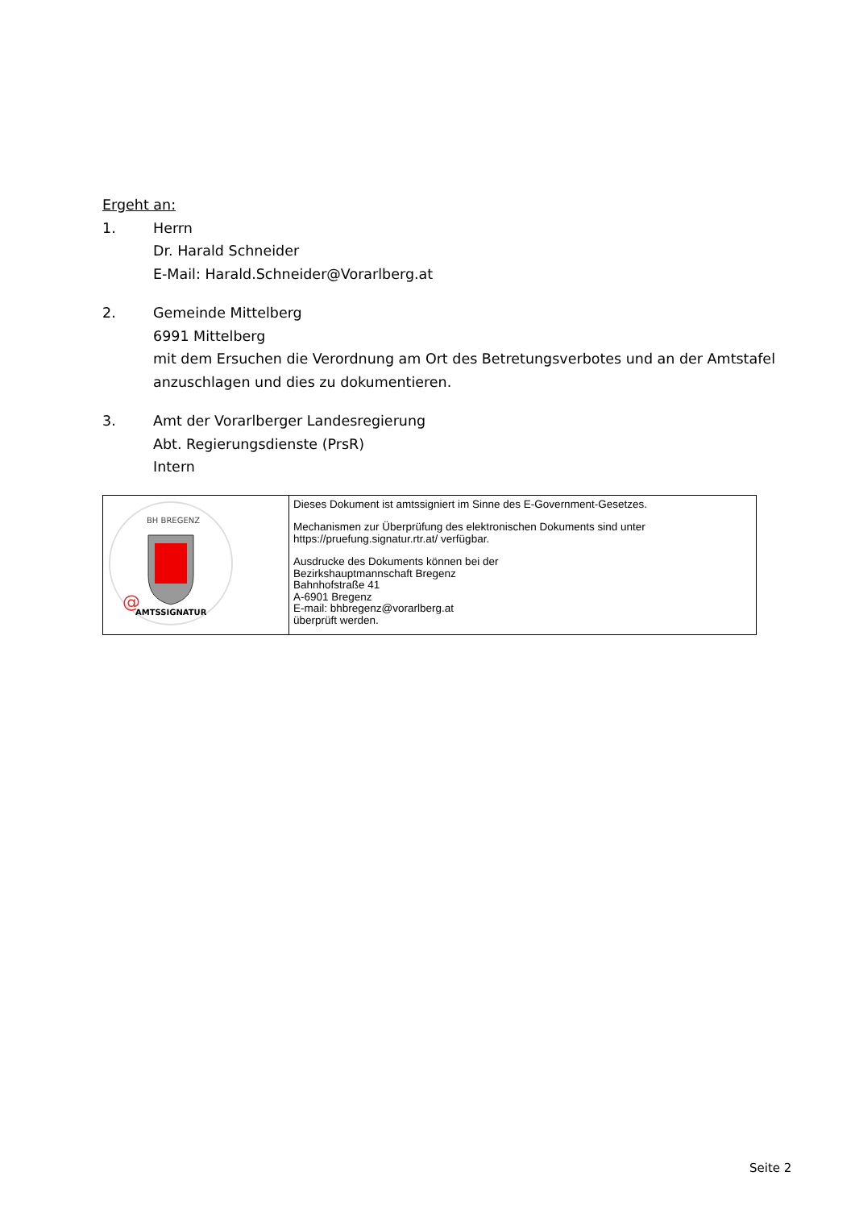Ergeht an:
1. Herrn
Dr. Harald Schneider
E-Mail: Harald.Schneider@Vorarlberg.at
2. Gemeinde Mittelberg
6991 Mittelberg
mit dem Ersuchen die Verordnung am Ort des Betretungsverbotes und an der Amtstafel anzuschlagen und dies zu dokumentieren.
3. Amt der Vorarlberger Landesregierung
Abt. Regierungsdienste (PrsR)
Intern
| BH BREGENZ AMTSSIGNATUR @ | Dieses Dokument ist amtssigniert im Sinne des E-Government-Gesetzes. Mechanismen zur Überprüfung des elektronischen Dokuments sind unter https://pruefung.signatur.rtr.at/ verfügbar. Ausdrucke des Dokuments können bei der Bezirkshauptmannschaft Bregenz Bahnhofstraße 41 A-6901 Bregenz E-mail: bhbregenz@vorarlberg.at überprüft werden. |
Seite 2